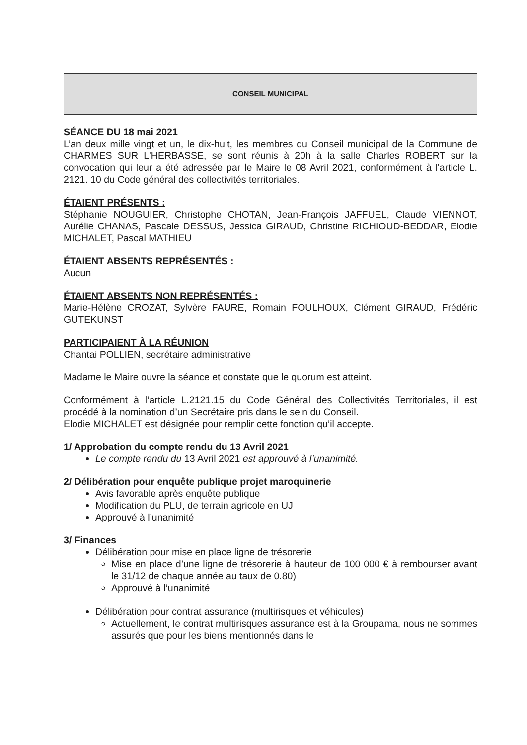CONSEIL MUNICIPAL
SÉANCE DU 18 mai 2021
L’an deux mille vingt et un, le dix-huit, les membres du Conseil municipal de la Commune de CHARMES SUR L'HERBASSE, se sont réunis à 20h à la salle Charles ROBERT sur la convocation qui leur a été adressée par le Maire le 08 Avril 2021, conformément à l'article L. 2121. 10 du Code général des collectivités territoriales.
ÉTAIENT PRÉSENTS :
Stéphanie NOUGUIER, Christophe CHOTAN, Jean-François JAFFUEL, Claude VIENNOT, Aurélie CHANAS, Pascale DESSUS, Jessica GIRAUD, Christine RICHIOUD-BEDDAR, Elodie MICHALET, Pascal MATHIEU
ÉTAIENT ABSENTS REPRÉSENTÉS :
Aucun
ÉTAIENT ABSENTS NON REPRÉSENTÉS :
Marie-Hélène CROZAT, Sylvère FAURE, Romain FOULHOUX, Clément GIRAUD, Frédéric GUTEKUNST
PARTICIPAIENT À LA RÉUNION
Chantai POLLIEN, secrétaire administrative
Madame le Maire ouvre la séance et constate que le quorum est atteint.
Conformément à l’article L.2121.15 du Code Général des Collectivités Territoriales, il est procédé à la nomination d’un Secrétaire pris dans le sein du Conseil.
Elodie MICHALET est désignée pour remplir cette fonction qu’il accepte.
1/ Approbation du compte rendu du 13 Avril 2021
Le compte rendu du 13 Avril 2021 est approuvé à l’unanimité.
2/ Délibération pour enquête publique projet maroquinerie
Avis favorable après enquête publique
Modification du PLU, de terrain agricole en UJ
Approuvé à l’unanimité
3/ Finances
Délibération pour mise en place ligne de trésorerie
Mise en place d’une ligne de trésorerie à hauteur de 100 000 € à rembourser avant le 31/12 de chaque année au taux de 0.80)
Approuvé à l’unanimité
Délibération pour contrat assurance (multirisques et véhicules)
Actuellement, le contrat multirisques assurance est à la Groupama, nous ne sommes assurés que pour les biens mentionnés dans le